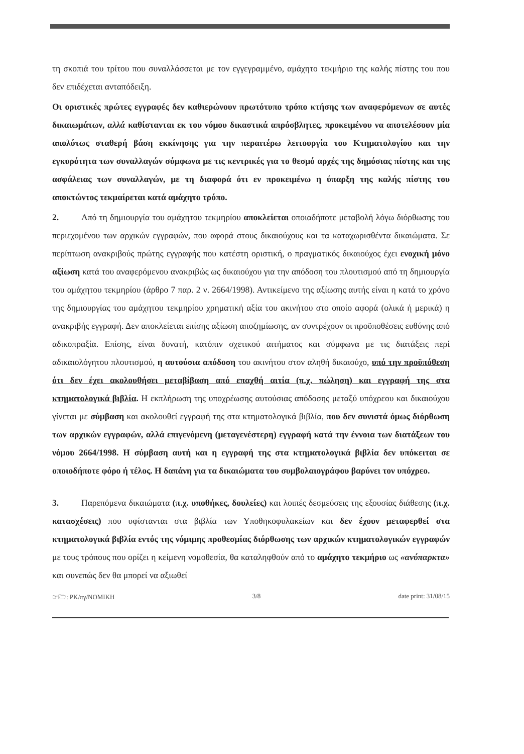τη σκοπιά του τρίτου που συναλλάσσεται με τον εγγεγραμμένο, αμάχητο τεκμήριο της καλής πίστης του που δεν επιδέχεται ανταπόδειξη.
Οι οριστικές πρώτες εγγραφές δεν καθιερώνουν πρωτότυπο τρόπο κτήσης των αναφερόμενων σε αυτές δικαιωμάτων, αλλά καθίστανται εκ του νόμου δικαστικά απρόσβλητες, προκειμένου να αποτελέσουν μία απολύτως σταθερή βάση εκκίνησης για την περαιτέρω λειτουργία του Κτηματολογίου και την εγκυρότητα των συναλλαγών σύμφωνα με τις κεντρικές για το θεσμό αρχές της δημόσιας πίστης και της ασφάλειας των συναλλαγών, με τη διαφορά ότι εν προκειμένω η ύπαρξη της καλής πίστης του αποκτώντος τεκμαίρεται κατά αμάχητο τρόπο.
2. Από τη δημιουργία του αμάχητου τεκμηρίου αποκλείεται οποιαδήποτε μεταβολή λόγω διόρθωσης του περιεχομένου των αρχικών εγγραφών, που αφορά στους δικαιούχους και τα καταχωρισθέντα δικαιώματα. Σε περίπτωση ανακριβούς πρώτης εγγραφής που κατέστη οριστική, ο πραγματικός δικαιούχος έχει ενοχική μόνο αξίωση κατά του αναφερόμενου ανακριβώς ως δικαιούχου για την απόδοση του πλουτισμού από τη δημιουργία του αμάχητου τεκμηρίου (άρθρο 7 παρ. 2 ν. 2664/1998). Αντικείμενο της αξίωσης αυτής είναι η κατά το χρόνο της δημιουργίας του αμάχητου τεκμηρίου χρηματική αξία του ακινήτου στο οποίο αφορά (ολικά ή μερικά) η ανακριβής εγγραφή. Δεν αποκλείεται επίσης αξίωση αποζημίωσης, αν συντρέχουν οι προϋποθέσεις ευθύνης από αδικοπραξία. Επίσης, είναι δυνατή, κατόπιν σχετικού αιτήματος και σύμφωνα με τις διατάξεις περί αδικαιολόγητου πλουτισμού, η αυτούσια απόδοση του ακινήτου στον αληθή δικαιούχο, υπό την προϋπόθεση ότι δεν έχει ακολουθήσει μεταβίβαση από επαχθή αιτία (π.χ. πώληση) και εγγραφή της στα κτηματολογικά βιβλία. Η εκπλήρωση της υποχρέωσης αυτούσιας απόδοσης μεταξύ υπόχρεου και δικαιούχου γίνεται με σύμβαση και ακολουθεί εγγραφή της στα κτηματολογικά βιβλία, που δεν συνιστά όμως διόρθωση των αρχικών εγγραφών, αλλά επιγενόμενη (μεταγενέστερη) εγγραφή κατά την έννοια των διατάξεων του νόμου 2664/1998. Η σύμβαση αυτή και η εγγραφή της στα κτηματολογικά βιβλία δεν υπόκειται σε οποιοδήποτε φόρο ή τέλος. Η δαπάνη για τα δικαιώματα του συμβολαιογράφου βαρύνει τον υπόχρεο.
3. Παρεπόμενα δικαιώματα (π.χ. υποθήκες, δουλείες) και λοιπές δεσμεύσεις της εξουσίας διάθεσης (π.χ. κατασχέσεις) που υφίστανται στα βιβλία των Υποθηκοφυλακείων και δεν έχουν μεταφερθεί στα κτηματολογικά βιβλία εντός της νόμιμης προθεσμίας διόρθωσης των αρχικών κτηματολογικών εγγραφών με τους τρόπους που ορίζει η κείμενη νομοθεσία, θα καταληφθούν από το αμάχητο τεκμήριο ως «ανύπαρκτα» και συνεπώς δεν θα μπορεί να αξιωθεί
☞🗁: PK/πγ/NOMIKH 3/8 date print: 31/08/15